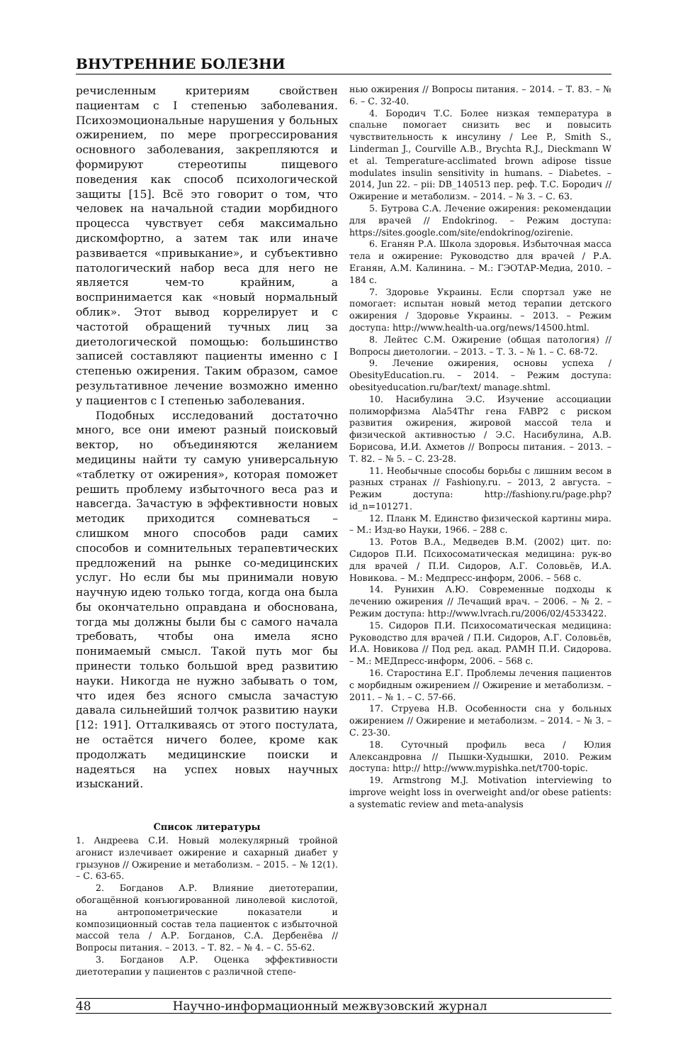ВНУТРЕННИЕ БОЛЕЗНИ
речисленным критериям свойствен пациентам с I степенью заболевания. Психоэмоциональные нарушения у больных ожирением, по мере прогрессирования основного заболевания, закрепляются и формируют стереотипы пищевого поведения как способ психологической защиты [15]. Всё это говорит о том, что человек на начальной стадии морбидного процесса чувствует себя максимально дискомфортно, а затем так или иначе развивается «привыкание», и субъективно патологический набор веса для него не является чем-то крайним, а воспринимается как «новый нормальный облик». Этот вывод коррелирует и с частотой обращений тучных лиц за диетологической помощью: большинство записей составляют пациенты именно с I степенью ожирения. Таким образом, самое результативное лечение возможно именно у пациентов с I степенью заболевания.
Подобных исследований достаточно много, все они имеют разный поисковый вектор, но объединяются желанием медицины найти ту самую универсальную «таблетку от ожирения», которая поможет решить проблему избыточного веса раз и навсегда. Зачастую в эффективности новых методик приходится сомневаться – слишком много способов ради самих способов и сомнительных терапевтических предложений на рынке со-медицинских услуг. Но если бы мы принимали новую научную идею только тогда, когда она была бы окончательно оправдана и обоснована, тогда мы должны были бы с самого начала требовать, чтобы она имела ясно понимаемый смысл. Такой путь мог бы принести только большой вред развитию науки. Никогда не нужно забывать о том, что идея без ясного смысла зачастую давала сильнейший толчок развитию науки [12: 191]. Отталкиваясь от этого постулата, не остаётся ничего более, кроме как продолжать медицинские поиски и надеяться на успех новых научных изысканий.
Список литературы
1. Андреева С.И. Новый молекулярный тройной агонист излечивает ожирение и сахарный диабет у грызунов // Ожирение и метаболизм. – 2015. – № 12(1). – С. 63-65.
2. Богданов А.Р. Влияние диетотерапии, обогащённой конъюгированной линолевой кислотой, на антропометрические показатели и композиционный состав тела пациенток с избыточной массой тела / А.Р. Богданов, С.А. Дербенёва // Вопросы питания. – 2013. – Т. 82. – № 4. – С. 55-62.
3. Богданов А.Р. Оценка эффективности диетотерапии у пациентов с различной степе-
нью ожирения // Вопросы питания. – 2014. – Т. 83. – № 6. – С. 32-40.
4. Бородич Т.С. Более низкая температура в спальне помогает снизить вес и повысить чувствительность к инсулину / Lee P., Smith S., Linderman J., Courville A.B., Brychta R.J., Dieckmann W et al. Temperature-acclimated brown adipose tissue modulates insulin sensitivity in humans. – Diabetes. – 2014, Jun 22. – pii: DB_140513 пер. реф. Т.С. Бородич // Ожирение и метаболизм. – 2014. – № 3. – С. 63.
5. Бутрова С.А. Лечение ожирения: рекомендации для врачей // Endokrinog. – Режим доступа: https://sites.google.com/site/endokrinog/ozirenie.
6. Еганян Р.А. Школа здоровья. Избыточная масса тела и ожирение: Руководство для врачей / Р.А. Еганян, А.М. Калинина. – М.: ГЭОТАР-Медиа, 2010. – 184 с.
7. Здоровье Украины. Если спортзал уже не помогает: испытан новый метод терапии детского ожирения / Здоровье Украины. – 2013. – Режим доступа: http://www.health-ua.org/news/14500.html.
8. Лейтес С.М. Ожирение (общая патология) // Вопросы диетологии. – 2013. – Т. 3. – № 1. – С. 68-72.
9. Лечение ожирения, основы успеха / ObesityEducation.ru. – 2014. – Режим доступа: obesityeducation.ru/bar/text/ manage.shtml.
10. Насибулина Э.С. Изучение ассоциации полиморфизма Ala54Thr гена FABP2 с риском развития ожирения, жировой массой тела и физической активностью / Э.С. Насибулина, А.В. Борисова, И.И. Ахметов // Вопросы питания. – 2013. – Т. 82. – № 5. – С. 23-28.
11. Необычные способы борьбы с лишним весом в разных странах // Fashiony.ru. – 2013, 2 августа. – Режим доступа: http://fashiony.ru/page.php?id_n=101271.
12. Планк М. Единство физической картины мира. – М.: Изд-во Науки, 1966. – 288 с.
13. Ротов В.А., Медведев В.М. (2002) цит. по: Сидоров П.И. Психосоматическая медицина: рук-во для врачей / П.И. Сидоров, А.Г. Соловьёв, И.А. Новикова. – М.: Медпресс-информ, 2006. – 568 с.
14. Рунихин А.Ю. Современные подходы к лечению ожирения // Лечащий врач. – 2006. – № 2. – Режим доступа: http://www.lvrach.ru/2006/02/4533422.
15. Сидоров П.И. Психосоматическая медицина: Руководство для врачей / П.И. Сидоров, А.Г. Соловьёв, И.А. Новикова // Под ред. акад. РАМН П.И. Сидорова. – М.: МЕДпресс-информ, 2006. – 568 с.
16. Старостина Е.Г. Проблемы лечения пациентов с морбидным ожирением // Ожирение и метаболизм. – 2011. – № 1. – С. 57-66.
17. Струева Н.В. Особенности сна у больных ожирением // Ожирение и метаболизм. – 2014. – № 3. – С. 23-30.
18. Суточный профиль веса / Юлия Александровна // Пышки-Худышки, 2010. Режим доступа: http:// http://www.mypishka.net/t700-topic.
19. Armstrong M.J. Motivation interviewing to improve weight loss in overweight and/or obese patients: a systematic review and meta-analysis
48 Научно-информационный межвузовский журнал